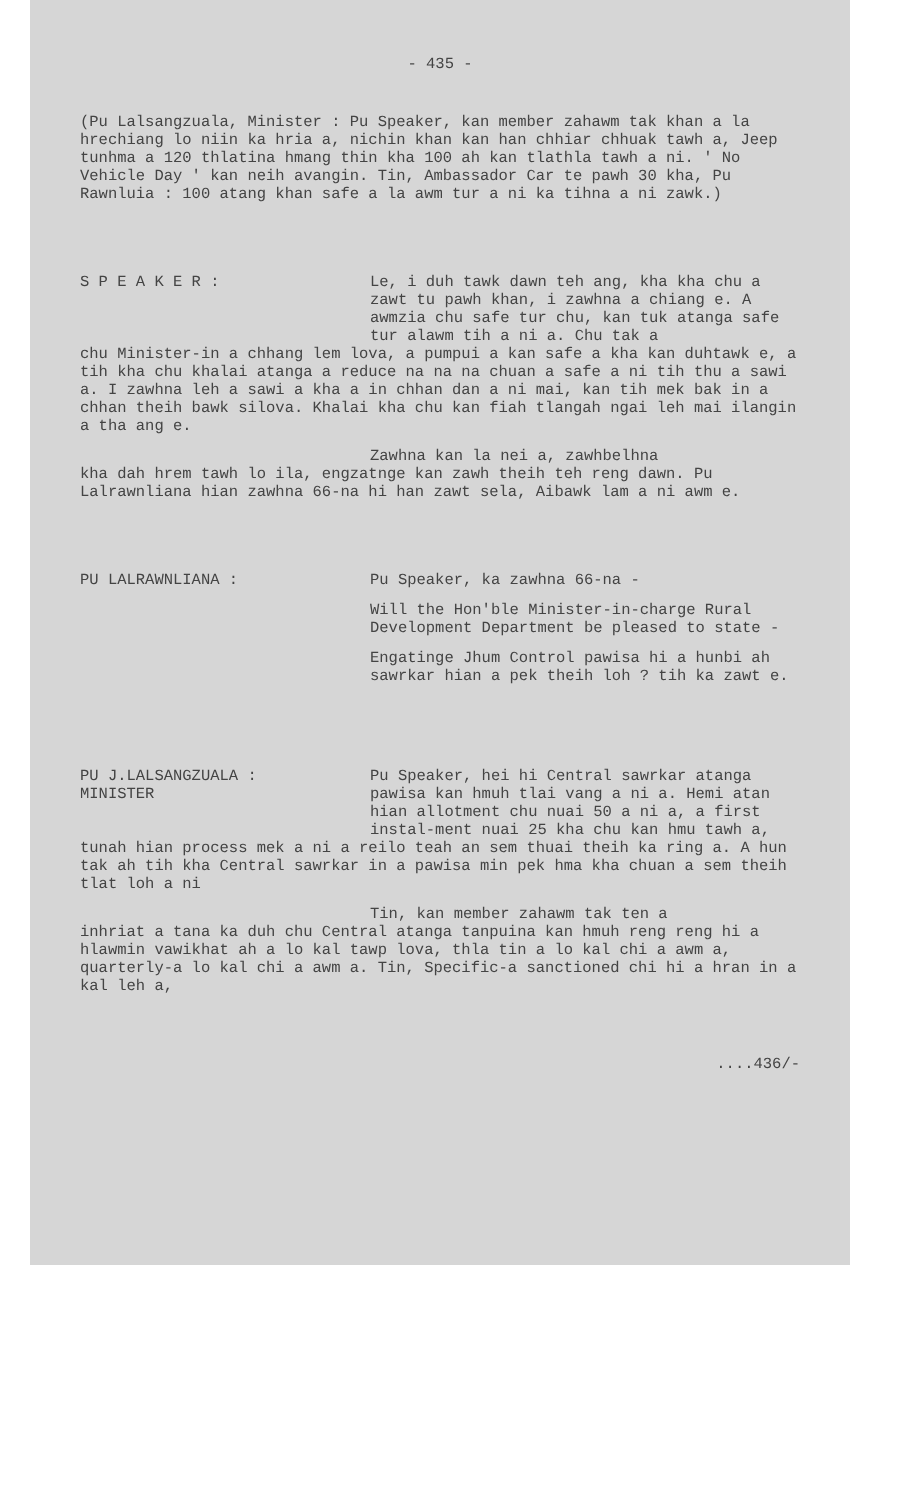- 435 -
(Pu Lalsangzuala, Minister : Pu Speaker, kan member zahawm tak khan a la hrechiang lo niin ka hria a, nichin khan kan han chhiar chhuak tawh a, Jeep tunhma a 120 thlatina hmang thin kha 100 ah kan tlathla tawh a ni. ' No Vehicle Day ' kan neih avangin. Tin, Ambassador Car te pawh 30 kha, Pu Rawnluia : 100 atang khan safe a la awm tur a ni ka tihna a ni zawk.)
S P E A K E R : Le, i duh tawk dawn teh ang, kha kha chu a zawt tu pawh khan, i zawhna a chiang e. A awmzia chu safe tur chu, kan tuk atanga safe tur alawm tih a ni a. Chu tak a
chu Minister-in a chhang lem lova, a pumpui a kan safe a kha kan duhtawk e, a tih kha chu khalai atanga a reduce na na na chuan a safe a ni tih thu a sawi a. I zawhna leh a sawi a kha a in chhan dan a ni mai, kan tih mek bak in a chhan theih bawk silova. Khalai kha chu kan fiah tlangah ngai leh mai ilangin a tha ang e.
Zawhna kan la nei a, zawhbelhna
kha dah hrem tawh lo ila, engzatnge kan zawh theih teh reng dawn. Pu Lalrawnliana hian zawhna 66-na hi han zawt sela, Aibawk lam a ni awm e.
PU LALRAWNLIANA : Pu Speaker, ka zawhna 66-na -
Will the Hon'ble Minister-in-charge Rural Development Department be pleased to state -
Engatinge Jhum Control pawisa hi a hunbi ah sawrkar hian a pek theih loh ? tih ka zawt e.
PU J.LALSANGZUALA :
MINISTER
Pu Speaker, hei hi Central sawrkar atanga pawisa kan hmuh tlai vang a ni a. Hemi atan hian allotment chu nuai 50 a ni a, a first instal-ment nuai 25 kha chu kan hmu tawh a,
tunah hian process mek a ni a reilo teah an sem thuai theih ka ring a. A hun tak ah tih kha Central sawrkar in a pawisa min pek hma kha chuan a sem theih tlat loh a ni
Tin, kan member zahawm tak ten a
inhriat a tana ka duh chu Central atanga tanpuina kan hmuh reng reng hi a hlawmin vawikhat ah a lo kal tawp lova, thla tin a lo kal chi a awm a, quarterly-a lo kal chi a awm a. Tin, Specific-a sanctioned chi hi a hran in a kal leh a,
....436/-